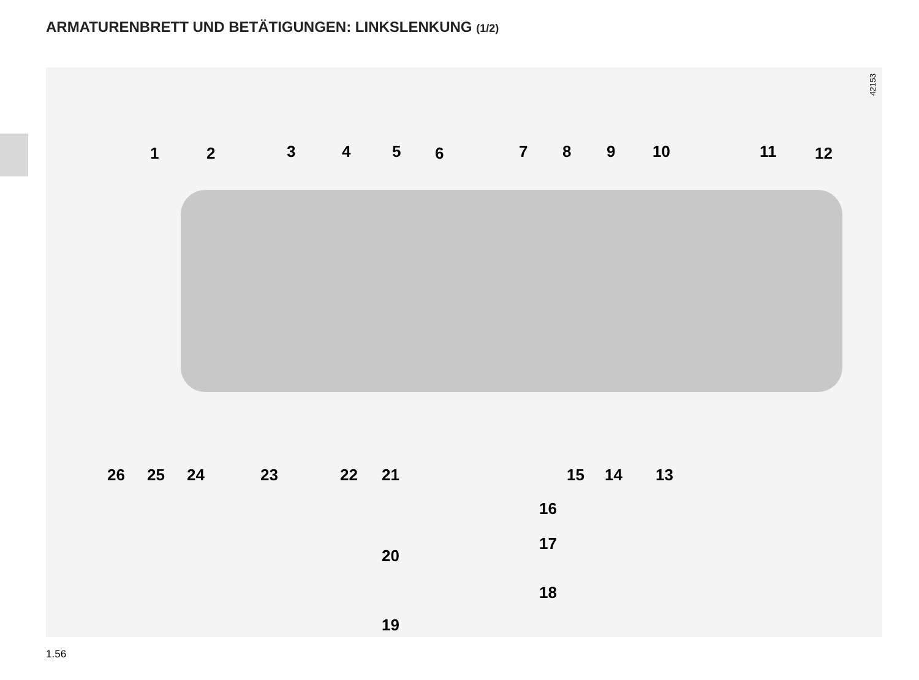ARMATURENBRETT UND BETÄTIGUNGEN: LINKSLENKUNG (1/2)
42153
1 2 3 4 5 6 7 8 9 10 11 12
26 25 24 23 22 21 15 14 13
16
17
20
18
19
1.56